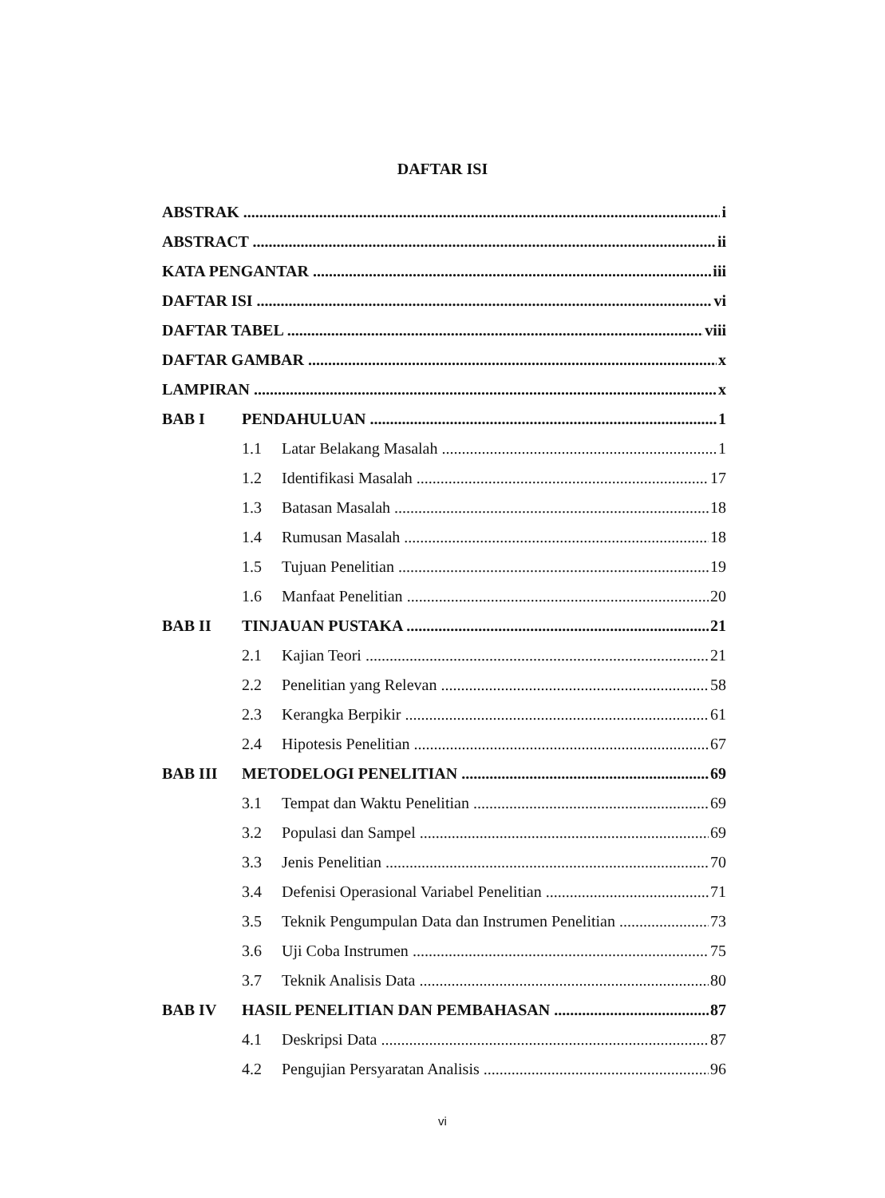DAFTAR ISI
ABSTRAK i
ABSTRACT ii
KATA PENGANTAR iii
DAFTAR ISI vi
DAFTAR TABEL viii
DAFTAR GAMBAR x
LAMPIRAN x
BAB I PENDAHULUAN 1
1.1 Latar Belakang Masalah 1
1.2 Identifikasi Masalah 17
1.3 Batasan Masalah 18
1.4 Rumusan Masalah 18
1.5 Tujuan Penelitian 19
1.6 Manfaat Penelitian 20
BAB II TINJAUAN PUSTAKA 21
2.1 Kajian Teori 21
2.2 Penelitian yang Relevan 58
2.3 Kerangka Berpikir 61
2.4 Hipotesis Penelitian 67
BAB III METODELOGI PENELITIAN 69
3.1 Tempat dan Waktu Penelitian 69
3.2 Populasi dan Sampel 69
3.3 Jenis Penelitian 70
3.4 Defenisi Operasional Variabel Penelitian 71
3.5 Teknik Pengumpulan Data dan Instrumen Penelitian 73
3.6 Uji Coba Instrumen 75
3.7 Teknik Analisis Data 80
BAB IV HASIL PENELITIAN DAN PEMBAHASAN 87
4.1 Deskripsi Data 87
4.2 Pengujian Persyaratan Analisis 96
vi